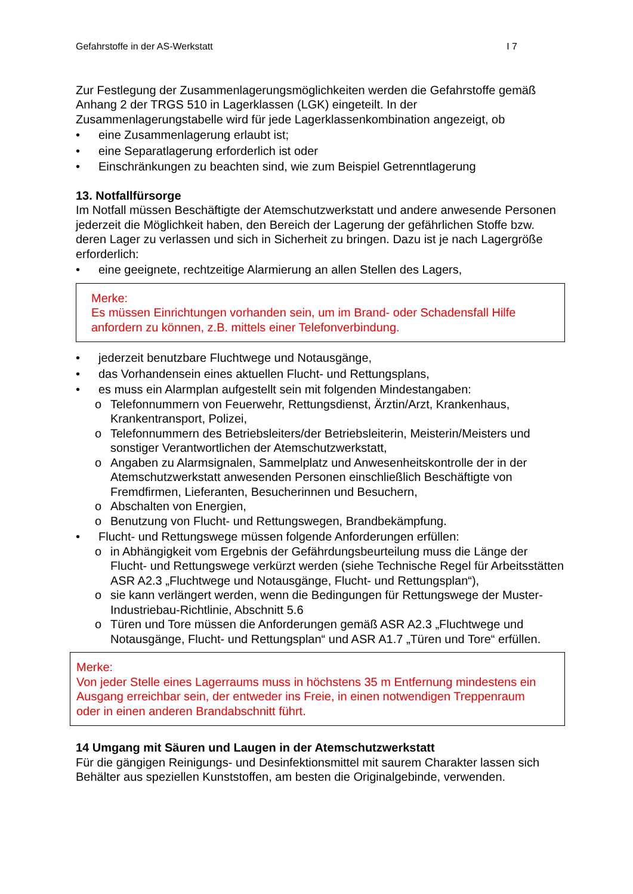Gefahrstoffe in der AS-Werkstatt I 7
Zur Festlegung der Zusammenlagerungsmöglichkeiten werden die Gefahrstoffe gemäß Anhang 2 der TRGS 510 in Lagerklassen (LGK) eingeteilt. In der Zusammenlagerungstabelle wird für jede Lagerklassenkombination angezeigt, ob
• eine Zusammenlagerung erlaubt ist;
• eine Separatlagerung erforderlich ist oder
• Einschränkungen zu beachten sind, wie zum Beispiel Getrenntlagerung
13. Notfallfürsorge
Im Notfall müssen Beschäftigte der Atemschutzwerkstatt und andere anwesende Personen jederzeit die Möglichkeit haben, den Bereich der Lagerung der gefährlichen Stoffe bzw. deren Lager zu verlassen und sich in Sicherheit zu bringen. Dazu ist je nach Lagergröße erforderlich:
• eine geeignete, rechtzeitige Alarmierung an allen Stellen des Lagers,
Merke:
Es müssen Einrichtungen vorhanden sein, um im Brand- oder Schadensfall Hilfe anfordern zu können, z.B. mittels einer Telefonverbindung.
• jederzeit benutzbare Fluchtwege und Notausgänge,
• das Vorhandensein eines aktuellen Flucht- und Rettungsplans,
• es muss ein Alarmplan aufgestellt sein mit folgenden Mindestangaben:
o Telefonnummern von Feuerwehr, Rettungsdienst, Ärztin/Arzt, Krankenhaus, Krankentransport, Polizei,
o Telefonnummern des Betriebsleiters/der Betriebsleiterin, Meisterin/Meisters und sonstiger Verantwortlichen der Atemschutzwerkstatt,
o Angaben zu Alarmsignalen, Sammelplatz und Anwesenheitskontrolle der in der Atemschutzwerkstatt anwesenden Personen einschließlich Beschäftigte von Fremdfirmen, Lieferanten, Besucherinnen und Besuchern,
o Abschalten von Energien,
o Benutzung von Flucht- und Rettungswegen, Brandbekämpfung.
• Flucht- und Rettungswege müssen folgende Anforderungen erfüllen:
o in Abhängigkeit vom Ergebnis der Gefährdungsbeurteilung muss die Länge der Flucht- und Rettungswege verkürzt werden (siehe Technische Regel für Arbeitsstätten ASR A2.3 „Fluchtwege und Notausgänge, Flucht- und Rettungsplan“),
o sie kann verlängert werden, wenn die Bedingungen für Rettungswege der Muster-Industriebau-Richtlinie, Abschnitt 5.6
o Türen und Tore müssen die Anforderungen gemäß ASR A2.3 „Fluchtwege und Notausgänge, Flucht- und Rettungsplan“ und ASR A1.7 „Türen und Tore“ erfüllen.
Merke:
Von jeder Stelle eines Lagerraums muss in höchstens 35 m Entfernung mindestens ein Ausgang erreichbar sein, der entweder ins Freie, in einen notwendigen Treppenraum oder in einen anderen Brandabschnitt führt.
14 Umgang mit Säuren und Laugen in der Atemschutzwerkstatt
Für die gängigen Reinigungs- und Desinfektionsmittel mit saurem Charakter lassen sich Behälter aus speziellen Kunststoffen, am besten die Originalgebinde, verwenden.